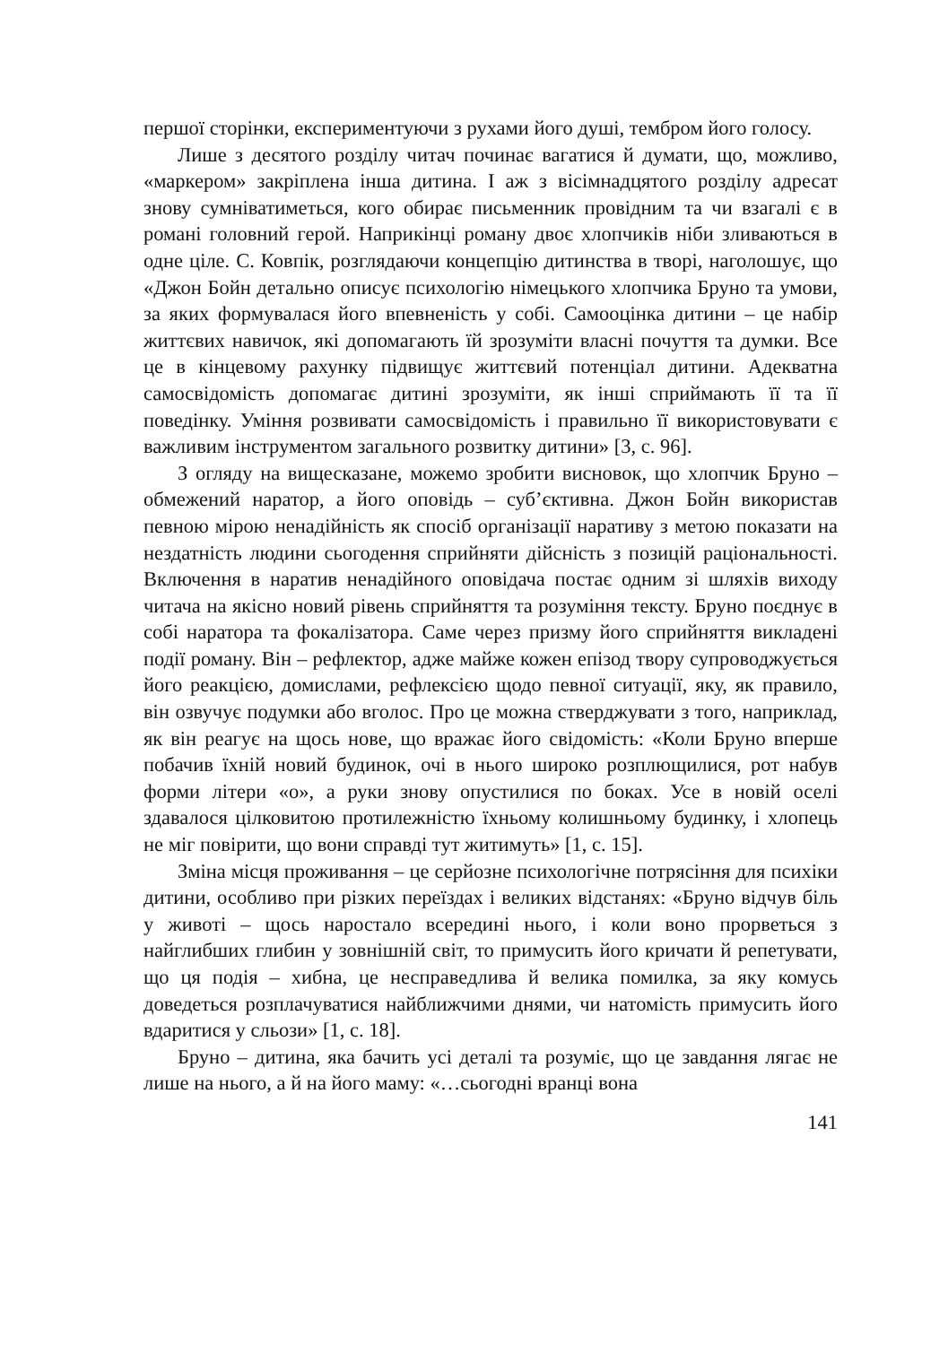першої сторінки, експериментуючи з рухами його душі, тембром його голосу.
Лише з десятого розділу читач починає вагатися й думати, що, можливо, «маркером» закріплена інша дитина. І аж з вісімнадцятого розділу адресат знову сумніватиметься, кого обирає письменник провідним та чи взагалі є в романі головний герой. Наприкінці роману двоє хлопчиків ніби зливаються в одне ціле. С. Ковпік, розглядаючи концепцію дитинства в творі, наголошує, що «Джон Бойн детально описує психологію німецького хлопчика Бруно та умови, за яких формувалася його впевненість у собі. Самооцінка дитини – це набір життєвих навичок, які допомагають їй зрозуміти власні почуття та думки. Все це в кінцевому рахунку підвищує життєвий потенціал дитини. Адекватна самосвідомість допомагає дитині зрозуміти, як інші сприймають її та її поведінку. Уміння розвивати самосвідомість і правильно її використовувати є важливим інструментом загального розвитку дитини» [3, с. 96].
З огляду на вищесказане, можемо зробити висновок, що хлопчик Бруно – обмежений наратор, а його оповідь – суб’єктивна. Джон Бойн використав певною мірою ненадійність як спосіб організації наративу з метою показати на нездатність людини сьогодення сприйняти дійсність з позицій раціональності. Включення в наратив ненадійного оповідача постає одним зі шляхів виходу читача на якісно новий рівень сприйняття та розуміння тексту. Бруно поєднує в собі наратора та фокалізатора. Саме через призму його сприйняття викладені події роману. Він – рефлектор, адже майже кожен епізод твору супроводжується його реакцією, домислами, рефлексією щодо певної ситуації, яку, як правило, він озвучує подумки або вголос. Про це можна стверджувати з того, наприклад, як він реагує на щось нове, що вражає його свідомість: «Коли Бруно вперше побачив їхній новий будинок, очі в нього широко розплющилися, рот набув форми літери «о», а руки знову опустилися по боках. Усе в новій оселі здавалося цілковитою протилежністю їхньому колишньому будинку, і хлопець не міг повірити, що вони справді тут житимуть» [1, с. 15].
Зміна місця проживання – це серйозне психологічне потрясіння для психіки дитини, особливо при різких переїздах і великих відстанях: «Бруно відчув біль у животі – щось наростало всередині нього, і коли воно прорветься з найглибших глибин у зовнішній світ, то примусить його кричати й репетувати, що ця подія – хибна, це несправедлива й велика помилка, за яку комусь доведеться розплачуватися найближчими днями, чи натомість примусить його вдаритися у сльози» [1, с. 18].
Бруно – дитина, яка бачить усі деталі та розуміє, що це завдання лягає не лише на нього, а й на його маму: «…сьогодні вранці вона
141